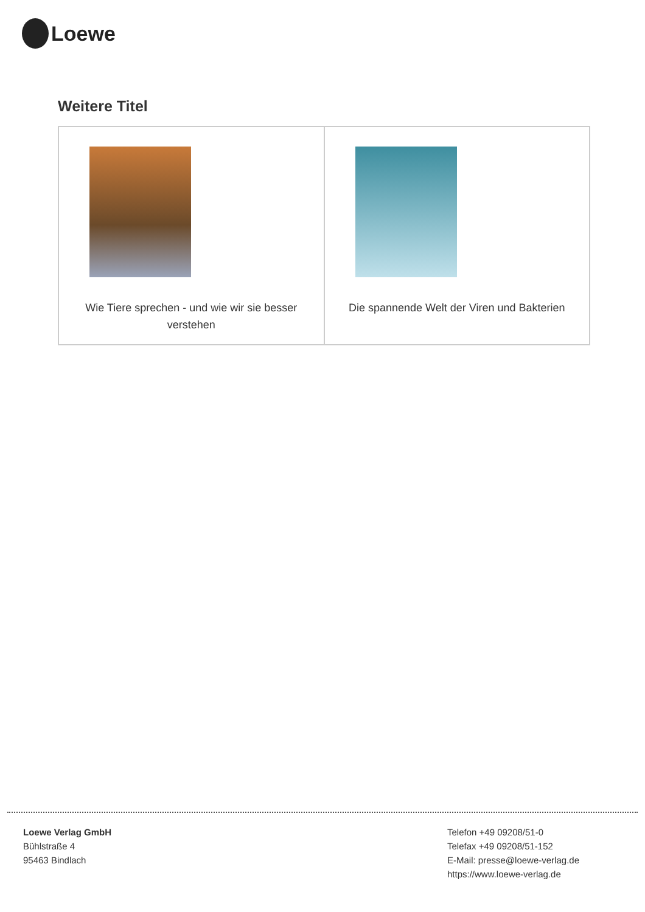Loewe
Weitere Titel
| Wie Tiere sprechen - und wie wir sie besser verstehen | Die spannende Welt der Viren und Bakterien |
Loewe Verlag GmbH
Bühlstraße 4
95463 Bindlach
Telefon +49 09208/51-0
Telefax +49 09208/51-152
E-Mail: presse@loewe-verlag.de
https://www.loewe-verlag.de